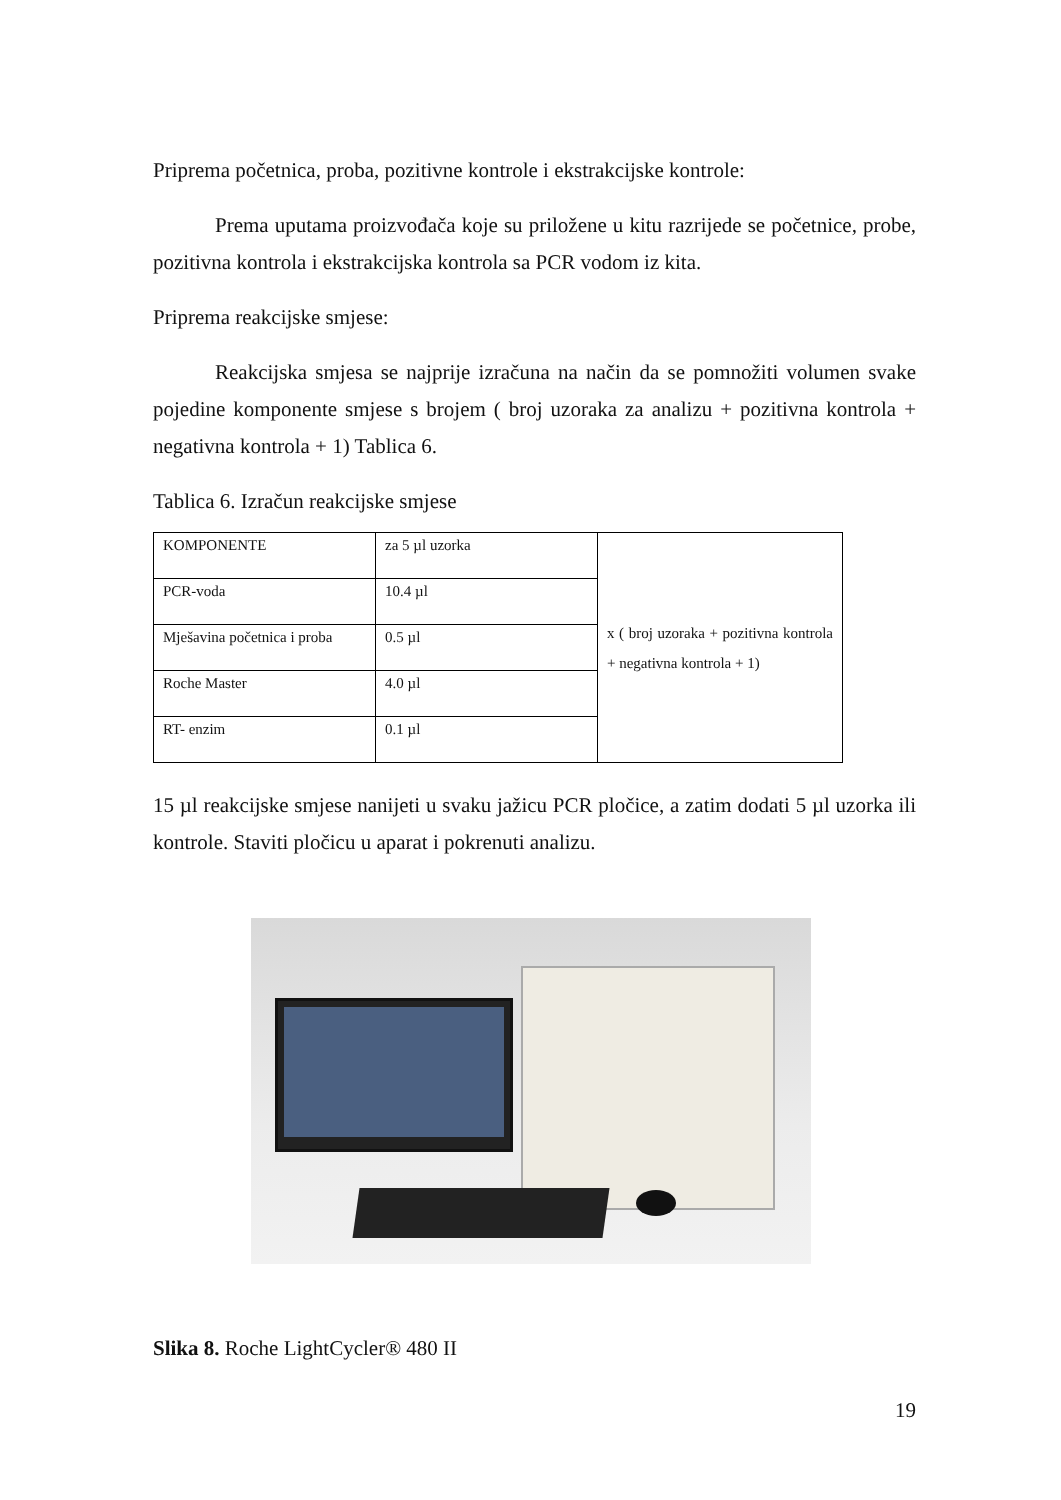Priprema početnica, proba, pozitivne kontrole i ekstrakcijske kontrole:
Prema uputama proizvođača koje su priložene u kitu razrijede se početnice, probe, pozitivna kontrola i ekstrakcijska kontrola sa PCR vodom iz kita.
Priprema reakcijske smjese:
Reakcijska smjesa se najprije izračuna na način da se pomnožiti volumen svake pojedine komponente smjese s brojem ( broj uzoraka za analizu + pozitivna kontrola + negativna kontrola + 1) Tablica 6.
Tablica 6. Izračun reakcijske smjese
| KOMPONENTE | za 5 µl uzorka | x ( broj uzoraka + pozitivna kontrola + negativna kontrola + 1) |
| PCR-voda | 10.4 µl | |
| Mješavina početnica i proba | 0.5 µl | |
| Roche Master | 4.0 µl | |
| RT- enzim | 0.1 µl | |
15 µl reakcijske smjese nanijeti u svaku jažicu PCR pločice, a zatim dodati 5 µl uzorka ili kontrole. Staviti pločicu u aparat i pokrenuti analizu.
Slika 8. Roche LightCycler® 480 II
19